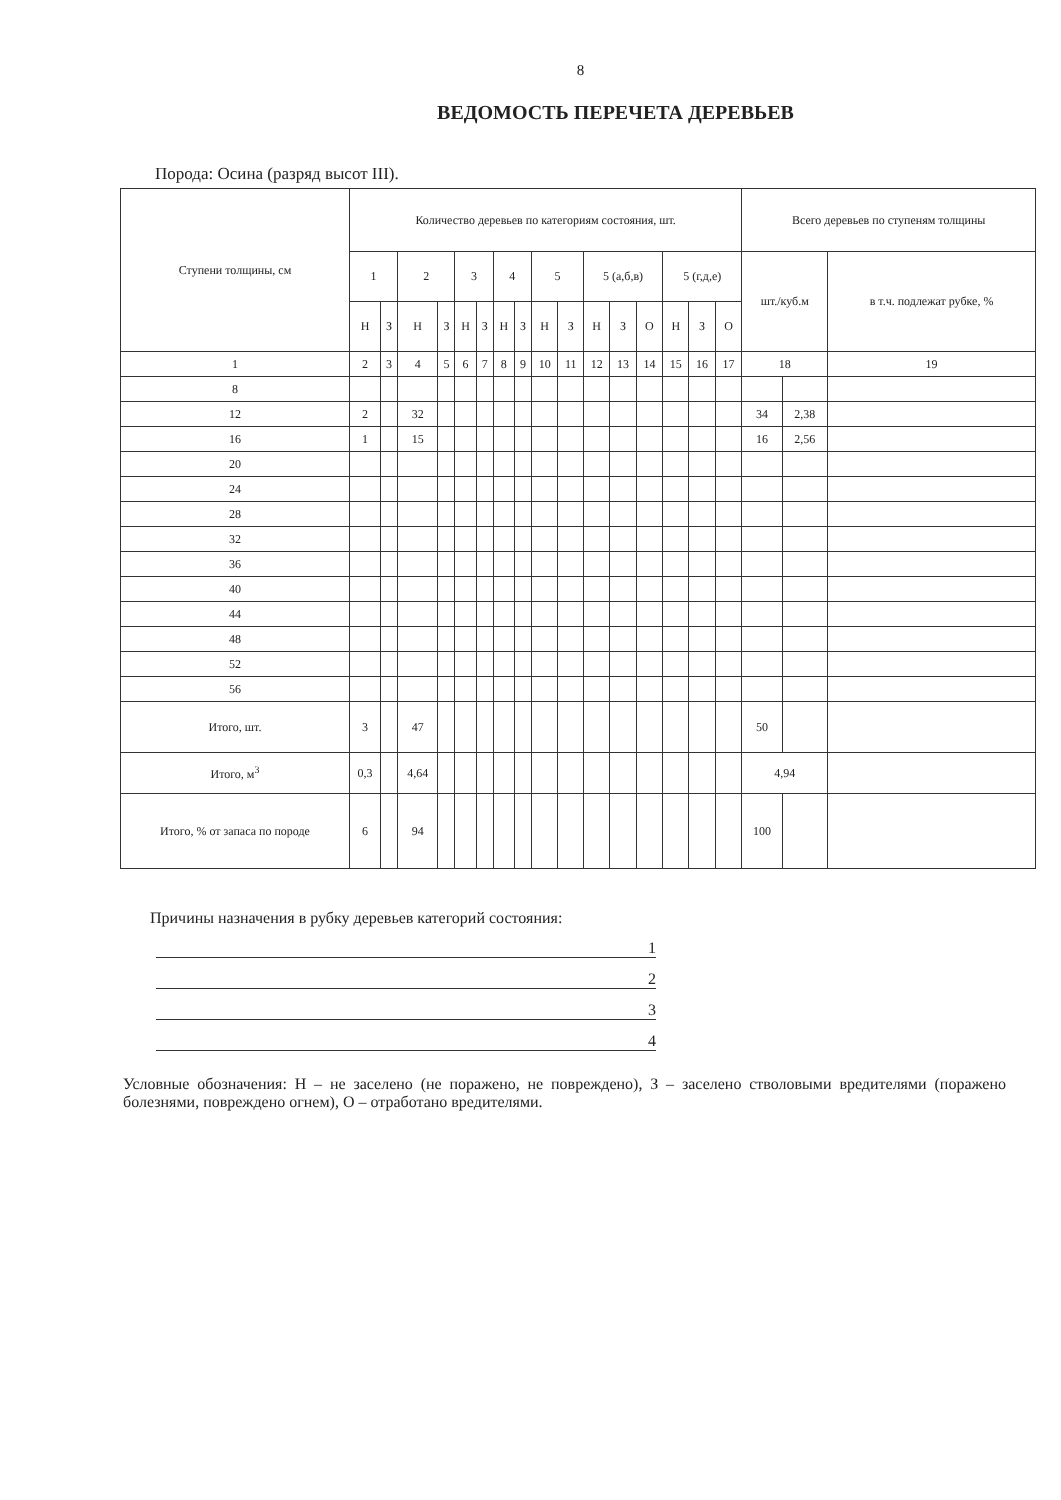8
ВЕДОМОСТЬ ПЕРЕЧЕТА ДЕРЕВЬЕВ
Порода: Осина (разряд высот III).
| Ступени толщины, см | Количество деревьев по категориям состояния, шт. | | | | | | | | | | | | | | | | Всего деревьев по ступеням толщины | | |
| --- | --- | --- | --- | --- | --- | --- | --- | --- | --- | --- | --- | --- | --- | --- | --- | --- | --- | --- | --- |
| | 1 | | 2 | | 3 | | 4 | | 5 | | 5 (а,б,в) | | | 5 (г,д,е) | | | шт./куб.м | | в т.ч. подлежат рубке, % |
| | Н | З | Н | З | Н | З | Н | З | Н | З | Н | З | О | Н | З | О | | | |
| 1 | 2 | 3 | 4 | 5 | 6 | 7 | 8 | 9 | 10 | 11 | 12 | 13 | 14 | 15 | 16 | 17 | 18 | | 19 |
| 8 | | | | | | | | | | | | | | | | | | | |
| 12 | 2 | | 32 | | | | | | | | | | | | | | 34 | 2,38 | |
| 16 | 1 | | 15 | | | | | | | | | | | | | | 16 | 2,56 | |
| 20 | | | | | | | | | | | | | | | | | | | |
| 24 | | | | | | | | | | | | | | | | | | | |
| 28 | | | | | | | | | | | | | | | | | | | |
| 32 | | | | | | | | | | | | | | | | | | | |
| 36 | | | | | | | | | | | | | | | | | | | |
| 40 | | | | | | | | | | | | | | | | | | | |
| 44 | | | | | | | | | | | | | | | | | | | |
| 48 | | | | | | | | | | | | | | | | | | | |
| 52 | | | | | | | | | | | | | | | | | | | |
| 56 | | | | | | | | | | | | | | | | | | | |
| Итого, шт. | 3 | | 47 | | | | | | | | | | | | | | 50 | | |
| Итого, м<sup>3</sup> | 0,3 | | 4,64 | | | | | | | | | | | | | | 4,94 | | |
| Итого, % от запаса по породе | 6 | | 94 | | | | | | | | | | | | | | 100 | | |
Причины назначения в рубку деревьев категорий состояния:
1
2
3
4
Условные обозначения: Н – не заселено (не поражено, не повреждено), З – заселено стволовыми вредителями (поражено болезнями, повреждено огнем), О – отработано вредителями.